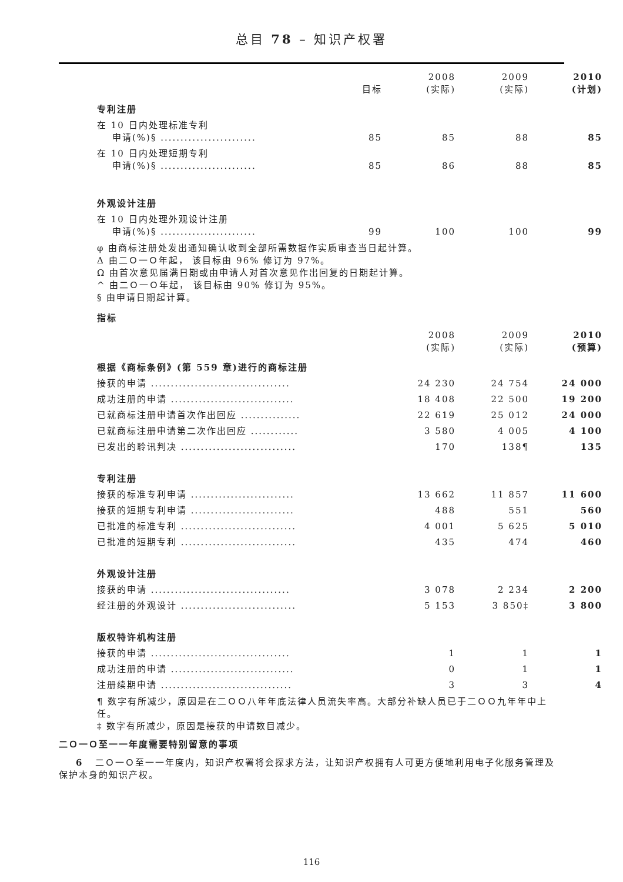总目 78 – 知识产权署
| | 目标 | 2008 (实际) | 2009 (实际) | 2010 (计划) |
| --- | --- | --- | --- | --- |
| 专利注册 | | | | |
| 在 10 日内处理标准专利 申请(%)§ ........................ | 85 | 85 | 88 | 85 |
| 在 10 日内处理短期专利 申请(%)§ ........................ | 85 | 86 | 88 | 85 |
| 外观设计注册 | | | | |
| 在 10 日内处理外观设计注册 申请(%)§ ........................ | 99 | 100 | 100 | 99 |
φ 由商标注册处发出通知确认收到全部所需数据作实质审查当日起计算。
Δ 由二Ｏ一Ｏ年起， 该目标由 96% 修订为 97%。
Ω 由首次意见届满日期或由申请人对首次意见作出回复的日期起计算。
^ 由二Ｏ一Ｏ年起， 该目标由 90% 修订为 95%。
§ 由申请日期起计算。
指标
| | 2008 (实际) | 2009 (实际) | 2010 (预算) |
| --- | --- | --- | --- |
| 根据《商标条例》(第 559 章)进行的商标注册 | | | |
| 接获的申请 ................................... | 24 230 | 24 754 | 24 000 |
| 成功注册的申请 ............................... | 18 408 | 22 500 | 19 200 |
| 已就商标注册申请首次作出回应 ............... | 22 619 | 25 012 | 24 000 |
| 已就商标注册申请第二次作出回应 ............ | 3 580 | 4 005 | 4 100 |
| 已发出的聆讯判决 ............................. | 170 | 138¶ | 135 |
| 专利注册 | | | |
| 接获的标准专利申请 .......................... | 13 662 | 11 857 | 11 600 |
| 接获的短期专利申请 .......................... | 488 | 551 | 560 |
| 已批准的标准专利 ............................. | 4 001 | 5 625 | 5 010 |
| 已批准的短期专利 ............................. | 435 | 474 | 460 |
| 外观设计注册 | | | |
| 接获的申请 ................................... | 3 078 | 2 234 | 2 200 |
| 经注册的外观设计 ............................. | 5 153 | 3 850‡ | 3 800 |
| 版权特许机构注册 | | | |
| 接获的申请 ................................... | 1 | 1 | 1 |
| 成功注册的申请 ............................... | 0 | 1 | 1 |
| 注册续期申请 ................................. | 3 | 3 | 4 |
¶ 数字有所减少，原因是在二ＯＯ八年年底法律人员流失率高。大部分补缺人员已于二ＯＯ九年年中上任。
‡ 数字有所减少，原因是接获的申请数目减少。
二Ｏ一Ｏ至一一年度需要特别留意的事项
6 二Ｏ一Ｏ至一一年度内，知识产权署将会探求方法，让知识产权拥有人可更方便地利用电子化服务管理及保护本身的知识产权。
116